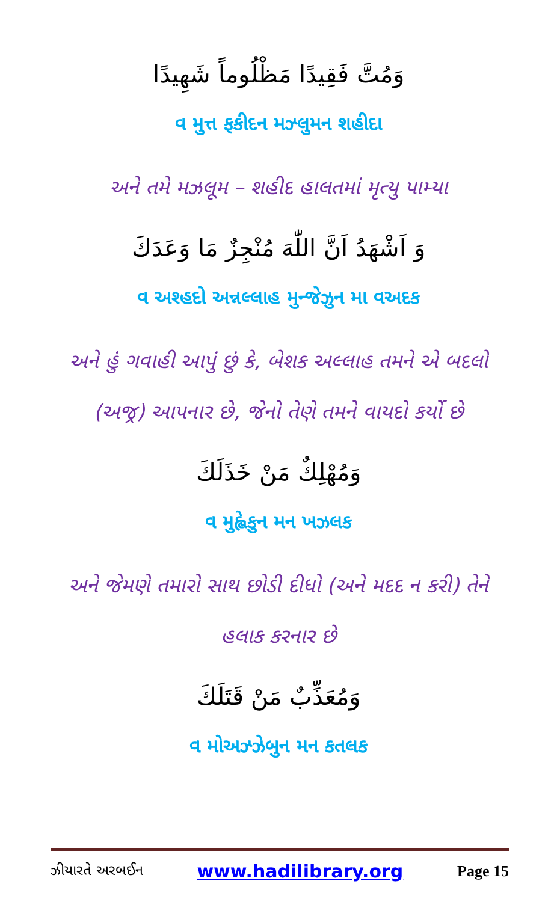وَمُتَّ فَقِيدًا مَظْلُوماً شَهِيدًا
વ મુત્ત ફકીદન મઝ્લુમન શહીદા
અને તમે મઝલૂમ – શહીદ હાલતમાં મૃત્યુ પામ્યા
وَ اَشْهَدُ اَنَّ اللّٰهَ مُنْجِزٌ مَا وَعَدَكَ
વ અશ્હદો અન્નલ્લાહ મુન્જેઝુન મા વઅદક
અને હું ગવાહી આપું છું કે, બેશક અલ્લાહ તમને એ બદલો (અજ્ર) આપનાર છે, જેનો તેણે તમને વાયદો કર્યો છે
وَمُهْلِكٌ مَنْ خَذَلَكَ
વ મુહ્લેકુન મન ખઝલક
અને જેમણે તમારો સાથ છોડી દીધો (અને મદદ ન કરી) તેને હલાક કરનાર છે
وَمُعَذِّبٌ مَنْ قَتَلَكَ
વ મોઅઝ્ઝેબુન મન કતલક
ઝીયારતે અરબઈન www.hadilibrary.org Page 15